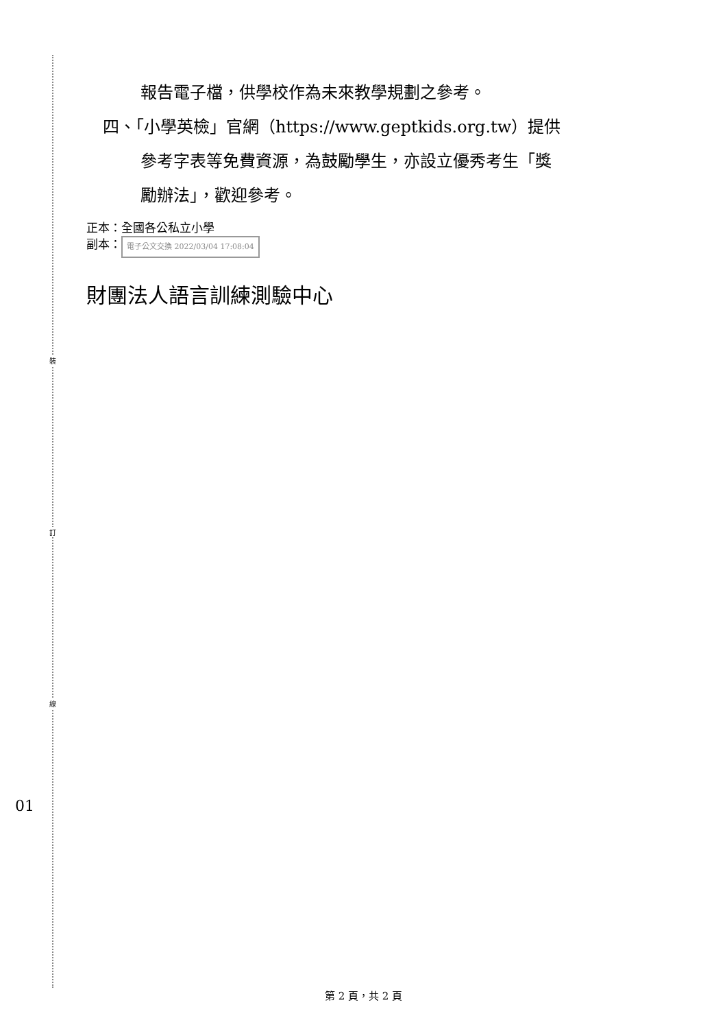裝
訂
線
報告電子檔，供學校作為未來教學規劃之參考。
四、「小學英檢」官網（https://www.geptkids.org.tw）提供
參考字表等免費資源，為鼓勵學生，亦設立優秀考生「獎
勵辦法」，歡迎參考。
正本：全國各公私立小學
副本： 電子公文交換 2022/03/04 17:08:04
財團法人語言訓練測驗中心
01
第 2 頁，共 2 頁